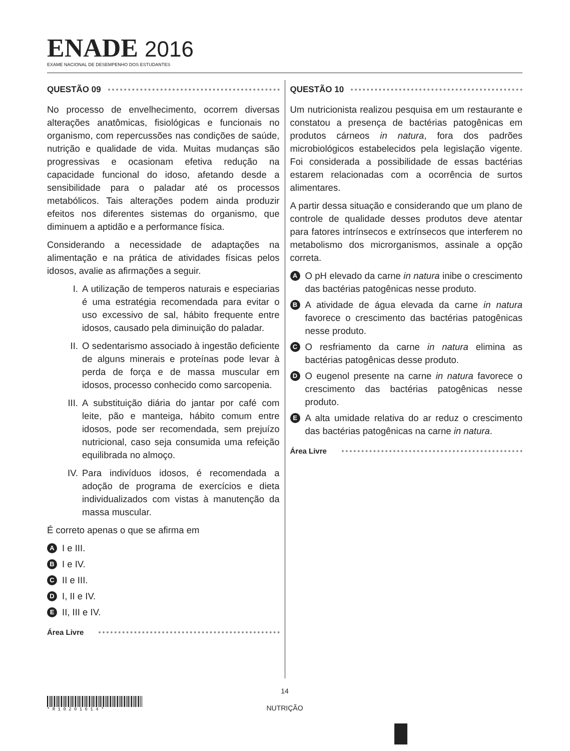ENADE 2016
EXAME NACIONAL DE DESEMPENHO DOS ESTUDANTES
QUESTÃO 09
No processo de envelhecimento, ocorrem diversas alterações anatômicas, fisiológicas e funcionais no organismo, com repercussões nas condições de saúde, nutrição e qualidade de vida. Muitas mudanças são progressivas e ocasionam efetiva redução na capacidade funcional do idoso, afetando desde a sensibilidade para o paladar até os processos metabólicos. Tais alterações podem ainda produzir efeitos nos diferentes sistemas do organismo, que diminuem a aptidão e a performance física.
Considerando a necessidade de adaptações na alimentação e na prática de atividades físicas pelos idosos, avalie as afirmações a seguir.
I. A utilização de temperos naturais e especiarias é uma estratégia recomendada para evitar o uso excessivo de sal, hábito frequente entre idosos, causado pela diminuição do paladar.
II. O sedentarismo associado à ingestão deficiente de alguns minerais e proteínas pode levar à perda de força e de massa muscular em idosos, processo conhecido como sarcopenia.
III. A substituição diária do jantar por café com leite, pão e manteiga, hábito comum entre idosos, pode ser recomendada, sem prejuízo nutricional, caso seja consumida uma refeição equilibrada no almoço.
IV. Para indivíduos idosos, é recomendada a adoção de programa de exercícios e dieta individualizados com vistas à manutenção da massa muscular.
É correto apenas o que se afirma em
A I e III.
B I e IV.
C II e III.
D I, II e IV.
E II, III e IV.
Área Livre
QUESTÃO 10
Um nutricionista realizou pesquisa em um restaurante e constatou a presença de bactérias patogênicas em produtos cárneos in natura, fora dos padrões microbiológicos estabelecidos pela legislação vigente. Foi considerada a possibilidade de essas bactérias estarem relacionadas com a ocorrência de surtos alimentares.
A partir dessa situação e considerando que um plano de controle de qualidade desses produtos deve atentar para fatores intrínsecos e extrínsecos que interferem no metabolismo dos microrganismos, assinale a opção correta.
A O pH elevado da carne in natura inibe o crescimento das bactérias patogênicas nesse produto.
B A atividade de água elevada da carne in natura favorece o crescimento das bactérias patogênicas nesse produto.
C O resfriamento da carne in natura elimina as bactérias patogênicas desse produto.
D O eugenol presente na carne in natura favorece o crescimento das bactérias patogênicas nesse produto.
E A alta umidade relativa do ar reduz o crescimento das bactérias patogênicas na carne in natura.
Área Livre
14
NUTRIÇÃO
* R 1 0 2 0 1 6 1 4 *